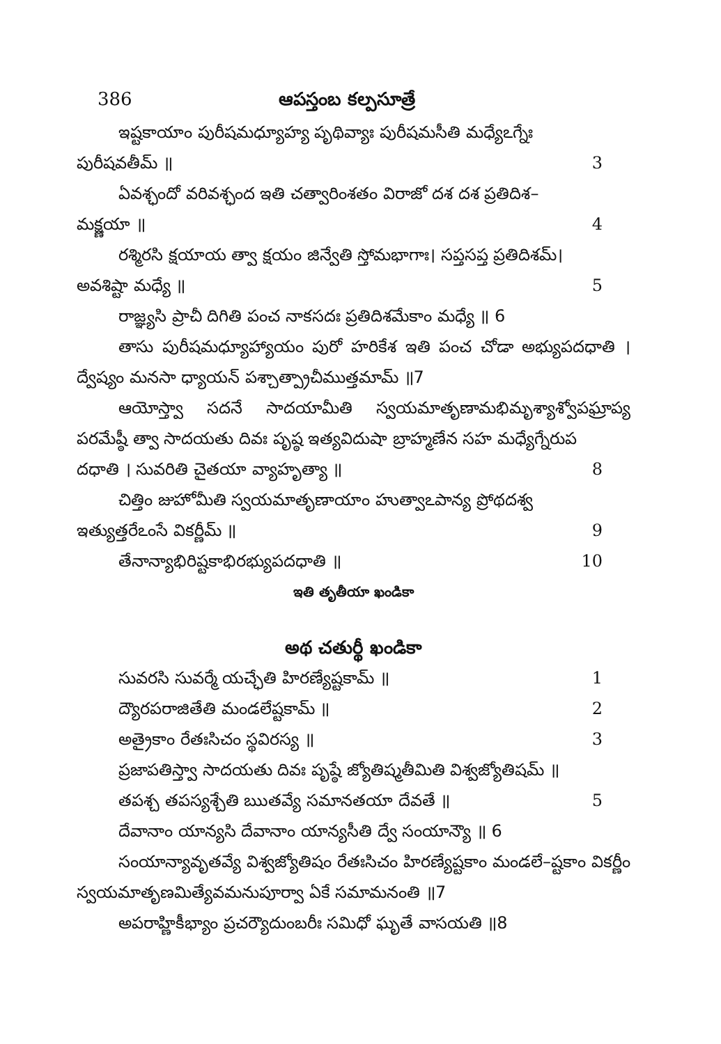386 ఆపస్తంబ కల్పసూత్రే
ఇష్టకాయాం పురీషమధ్యూహ్య పృథివ్యాః పురీషమసీతి మధ్యేఽగ్నేః
పురీషవతీమ్ ॥ 3
ఏవశ్ఛందో వరివశ్ఛంద ఇతి చత్వారింశతం విరాజో దశ దశ ప్రతిదిశ–
మక్ష్ణయా ॥ 4
రశ్మిరసి క్షయాయ త్వా క్షయం జిన్వేతి స్తోమభాగాః। సప్తసప్త ప్రతిదిశమ్।
అవశిష్టా మధ్యే ॥ 5
రాజ్ఞ్యసి ప్రాచీ దిగితి పంచ నాకసదః ప్రతిదిశమేకాం మధ్యే ॥ 6
తాసు పురీషమధ్యూహ్యాయం పురో హరికేశ ఇతి పంచ చోడా అభ్యుపదధాతి । ద్వేష్యం మనసా ధ్యాయన్ పశ్చాత్ప్రాచీముత్తమామ్ ॥7
ఆయోస్త్వా సదనే సాదయామీతి స్వయమాతృణామభిమృశ్యాశ్వోపఘ్రాప్య పరమేష్ఠీ త్వా సాదయతు దివః పృష్ఠ ఇత్యవిదుషా బ్రాహ్మణేన సహ మధ్యేగ్నేరుప
దధాతి । సువరితి చైతయా వ్యాహృత్యా ॥ 8
చిత్తిం జుహోమీతి స్వయమాతృణాయాం హుత్వాఽపాన్య ప్రోథదశ్వ
ఇత్యుత్తరేఽంసే వికర్ణీమ్ ॥ 9
తేనాన్యాభిరిష్టకాభిరభ్యుపదధాతి ॥ 10
ఇతి తృతీయా ఖండికా
అథ చతుర్థీ ఖండికా
సువరసి సువర్మే యచ్ఛేతి హిరణ్యేష్టకామ్ ॥ 1
ద్యౌరపరాజితేతి మండలేష్టకామ్ ॥ 2
అత్రైకాం రేతఃసిచం స్థవిరస్య ॥ 3
ప్రజాపతిస్త్వా సాదయతు దివః పృష్ఠే జ్యోతిష్మతీమితి విశ్వజ్యోతిషమ్ ॥
తపశ్చ తపస్యశ్చేతి ఋతవ్యే సమానతయా దేవతే ॥ 5
దేవానాం యాన్యసి దేవానాం యాన్యసీతి ద్వే సంయాన్యౌ ॥ 6
సంయాన్యావృతవ్యే విశ్వజ్యోతిషం రేతఃసిచం హిరణ్యేష్టకాం మండలే–ష్టకాం వికర్ణీం స్వయమాతృణమిత్యేవమనుపూర్వా ఏకే సమామనంతి ॥7
అపరాహ్ణికీభ్యాం ప్రచర్యౌదుంబరీః సమిధో ఘృతే వాసయతి ॥8